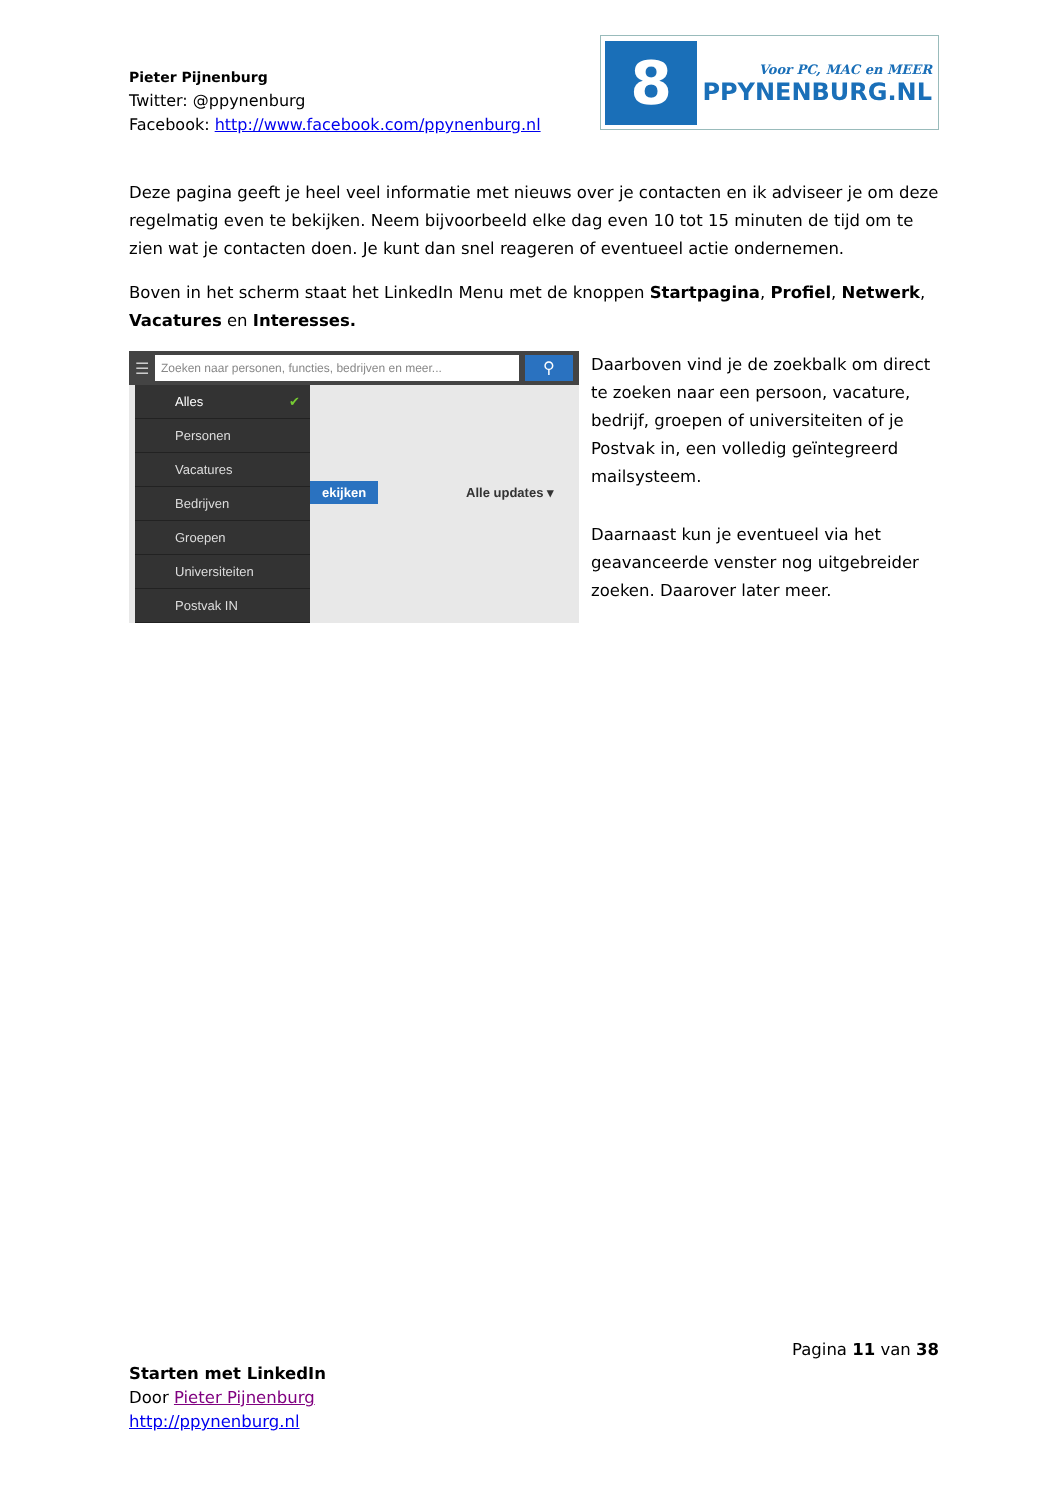Pieter Pijnenburg
Twitter: @ppynenburg
Facebook: http://www.facebook.com/ppynenburg.nl
8
Voor PC, MAC en MEER
PPYNENBURG.NL
Deze pagina geeft je heel veel informatie met nieuws over je contacten en ik adviseer je om deze regelmatig even te bekijken. Neem bijvoorbeeld elke dag even 10 tot 15 minuten de tijd om te zien wat je contacten doen. Je kunt dan snel reageren of eventueel actie ondernemen.
Boven in het scherm staat het LinkedIn Menu met de knoppen Startpagina, Profiel, Netwerk, Vacatures en Interesses.
☰
Zoeken naar personen, functies, bedrijven en meer...
⚲
Alles ✔
Personen
Vacatures
Bedrijven
Groepen
Universiteiten
Postvak IN
ekijken Alle updates ▾
Daarboven vind je de zoekbalk om direct te zoeken naar een persoon, vacature, bedrijf, groepen of universiteiten of je Postvak in, een volledig geïntegreerd mailsysteem.
Daarnaast kun je eventueel via het geavanceerde venster nog uitgebreider zoeken. Daarover later meer.
Pagina 11 van 38
Starten met LinkedIn
Door Pieter Pijnenburg
http://ppynenburg.nl